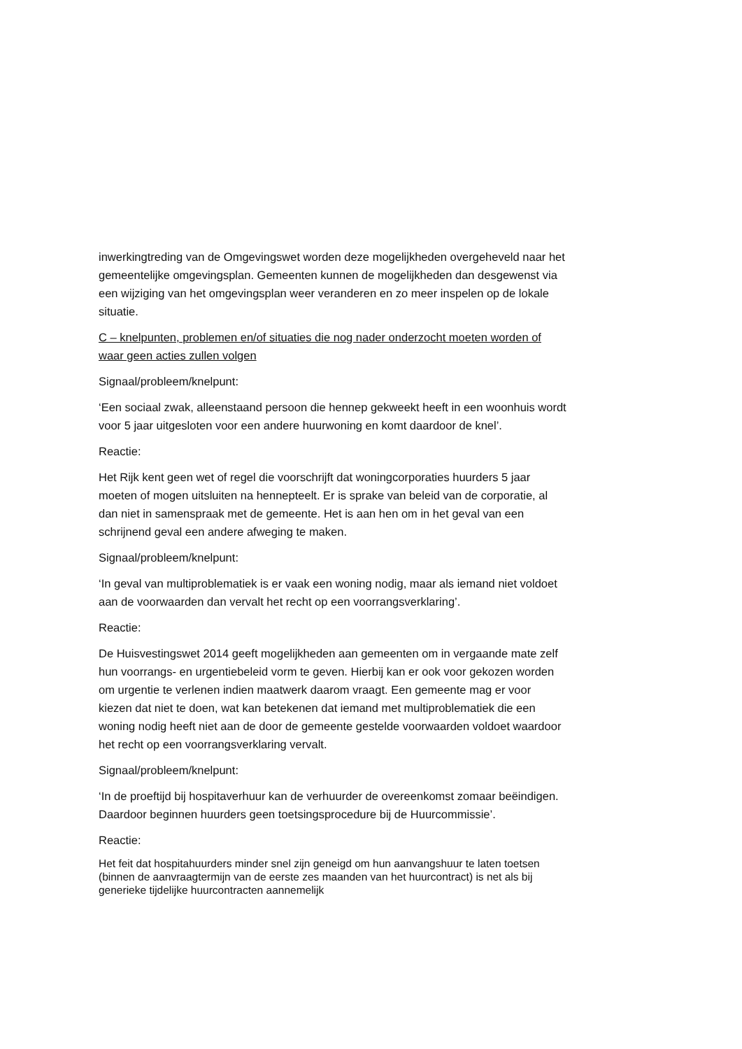inwerkingtreding van de Omgevingswet worden deze mogelijkheden overgeheveld naar het gemeentelijke omgevingsplan. Gemeenten kunnen de mogelijkheden dan desgewenst via een wijziging van het omgevingsplan weer veranderen en zo meer inspelen op de lokale situatie.
C – knelpunten, problemen en/of situaties die nog nader onderzocht moeten worden of waar geen acties zullen volgen
Signaal/probleem/knelpunt:
‘Een sociaal zwak, alleenstaand persoon die hennep gekweekt heeft in een woonhuis wordt voor 5 jaar uitgesloten voor een andere huurwoning en komt daardoor de knel’.
Reactie:
Het Rijk kent geen wet of regel die voorschrijft dat woningcorporaties huurders 5 jaar moeten of mogen uitsluiten na hennepteelt. Er is sprake van beleid van de corporatie, al dan niet in samenspraak met de gemeente. Het is aan hen om in het geval van een schrijnend geval een andere afweging te maken.
Signaal/probleem/knelpunt:
‘In geval van multiproblematiek is er vaak een woning nodig, maar als iemand niet voldoet aan de voorwaarden dan vervalt het recht op een voorrangsverklaring’.
Reactie:
De Huisvestingswet 2014 geeft mogelijkheden aan gemeenten om in vergaande mate zelf hun voorrangs- en urgentiebeleid vorm te geven. Hierbij kan er ook voor gekozen worden om urgentie te verlenen indien maatwerk daarom vraagt. Een gemeente mag er voor kiezen dat niet te doen, wat kan betekenen dat iemand met multiproblematiek die een woning nodig heeft niet aan de door de gemeente gestelde voorwaarden voldoet waardoor het recht op een voorrangsverklaring vervalt.
Signaal/probleem/knelpunt:
‘In de proeftijd bij hospitaverhuur kan de verhuurder de overeenkomst zomaar beëindigen. Daardoor beginnen huurders geen toetsingsprocedure bij de Huurcommissie’.
Reactie:
Het feit dat hospitahuurders minder snel zijn geneigd om hun aanvangshuur te laten toetsen (binnen de aanvraagtermijn van de eerste zes maanden van het huurcontract) is net als bij generieke tijdelijke huurcontracten aannemelijk